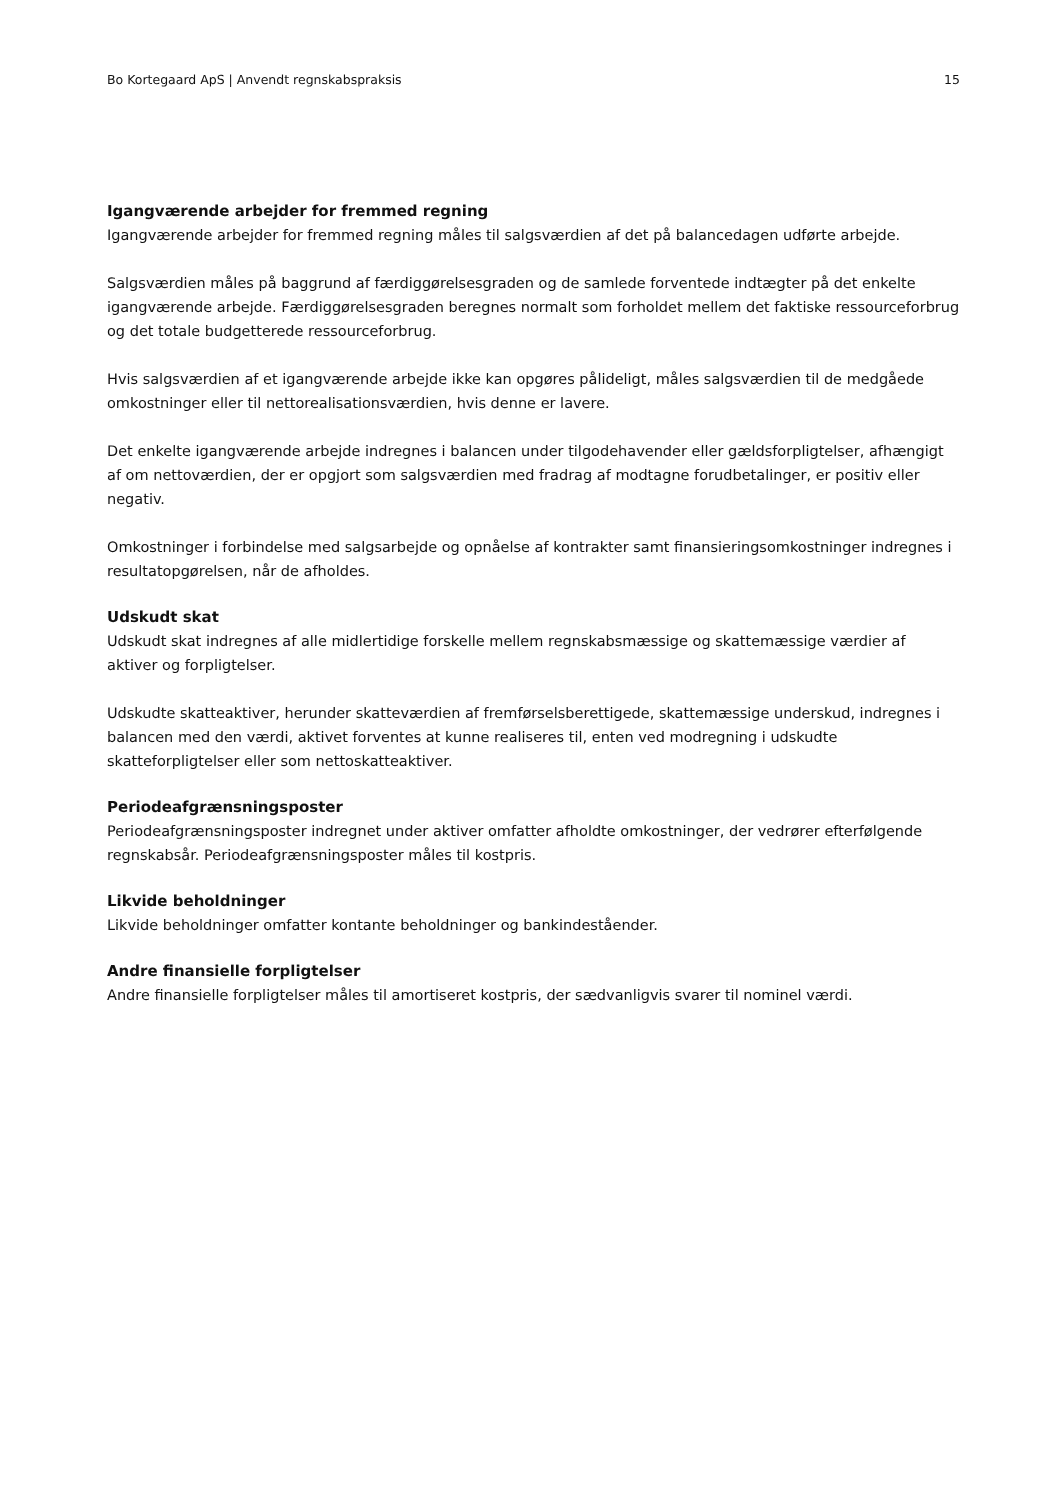Bo Kortegaard ApS | Anvendt regnskabspraksis 15
Igangværende arbejder for fremmed regning
Igangværende arbejder for fremmed regning måles til salgsværdien af det på balancedagen udførte arbejde.
Salgsværdien måles på baggrund af færdiggørelsesgraden og de samlede forventede indtægter på det enkelte igangværende arbejde. Færdiggørelsesgraden beregnes normalt som forholdet mellem det faktiske ressourceforbrug og det totale budgetterede ressourceforbrug.
Hvis salgsværdien af et igangværende arbejde ikke kan opgøres pålideligt, måles salgsværdien til de medgåede omkostninger eller til nettorealisationsværdien, hvis denne er lavere.
Det enkelte igangværende arbejde indregnes i balancen under tilgodehavender eller gældsforpligtelser, afhængigt af om nettoværdien, der er opgjort som salgsværdien med fradrag af modtagne forudbetalinger, er positiv eller negativ.
Omkostninger i forbindelse med salgsarbejde og opnåelse af kontrakter samt finansieringsomkostninger indregnes i resultatopgørelsen, når de afholdes.
Udskudt skat
Udskudt skat indregnes af alle midlertidige forskelle mellem regnskabsmæssige og skattemæssige værdier af aktiver og forpligtelser.
Udskudte skatteaktiver, herunder skatteværdien af fremførselsberettigede, skattemæssige underskud, indregnes i balancen med den værdi, aktivet forventes at kunne realiseres til, enten ved modregning i udskudte skatteforpligtelser eller som nettoskatteaktiver.
Periodeafgrænsningsposter
Periodeafgrænsningsposter indregnet under aktiver omfatter afholdte omkostninger, der vedrører efterfølgende regnskabsår. Periodeafgrænsningsposter måles til kostpris.
Likvide beholdninger
Likvide beholdninger omfatter kontante beholdninger og bankindeståender.
Andre finansielle forpligtelser
Andre finansielle forpligtelser måles til amortiseret kostpris, der sædvanligvis svarer til nominel værdi.